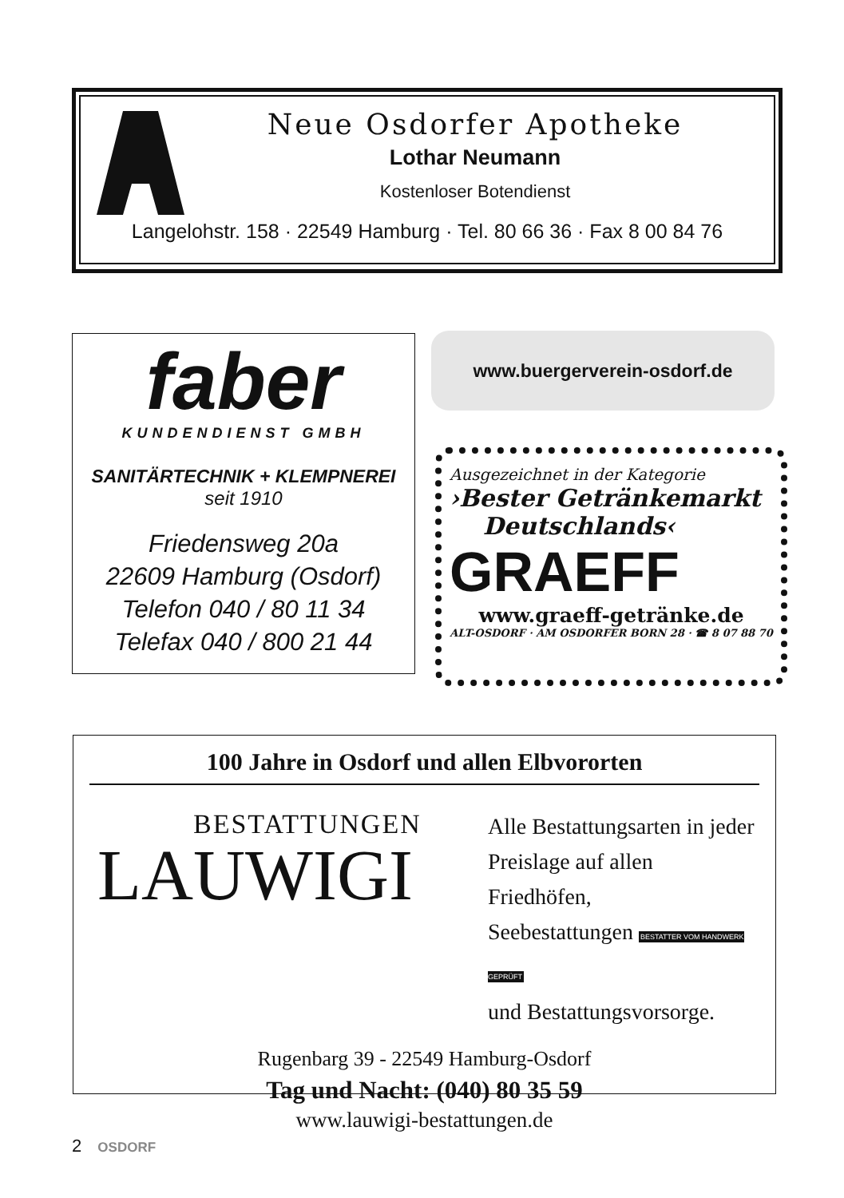Neue Osdorfer Apotheke
Lothar Neumann
Kostenloser Botendienst
Langelohstr. 158 · 22549 Hamburg · Tel. 80 66 36 · Fax 8 00 84 76
faber
KUNDENDIENST GMBH
SANITÄRTECHNIK + KLEMPNEREI
seit 1910
Friedensweg 20a
22609 Hamburg (Osdorf)
Telefon 040 / 80 11 34
Telefax 040 / 800 21 44
www.buergerverein-osdorf.de
Ausgezeichnet in der Kategorie
›Bester Getränkemarkt
Deutschlands‹
GRAEFF
www.graeff-getränke.de
ALT-OSDORF · AM OSDORFER BORN 28 · ☎ 8 07 88 70
100 Jahre in Osdorf und allen Elbvororten
BESTATTUNGEN
LAUWIGI
Alle Bestattungsarten in jeder
Preislage auf allen
Friedhöfen,
Seebestattungen BESTATTER VOM HANDWERK GEPRÜFT
und Bestattungsvorsorge.
Rugenbarg 39 - 22549 Hamburg-Osdorf
Tag und Nacht: (040) 80 35 59
www.lauwigi-bestattungen.de
2 OSDORF